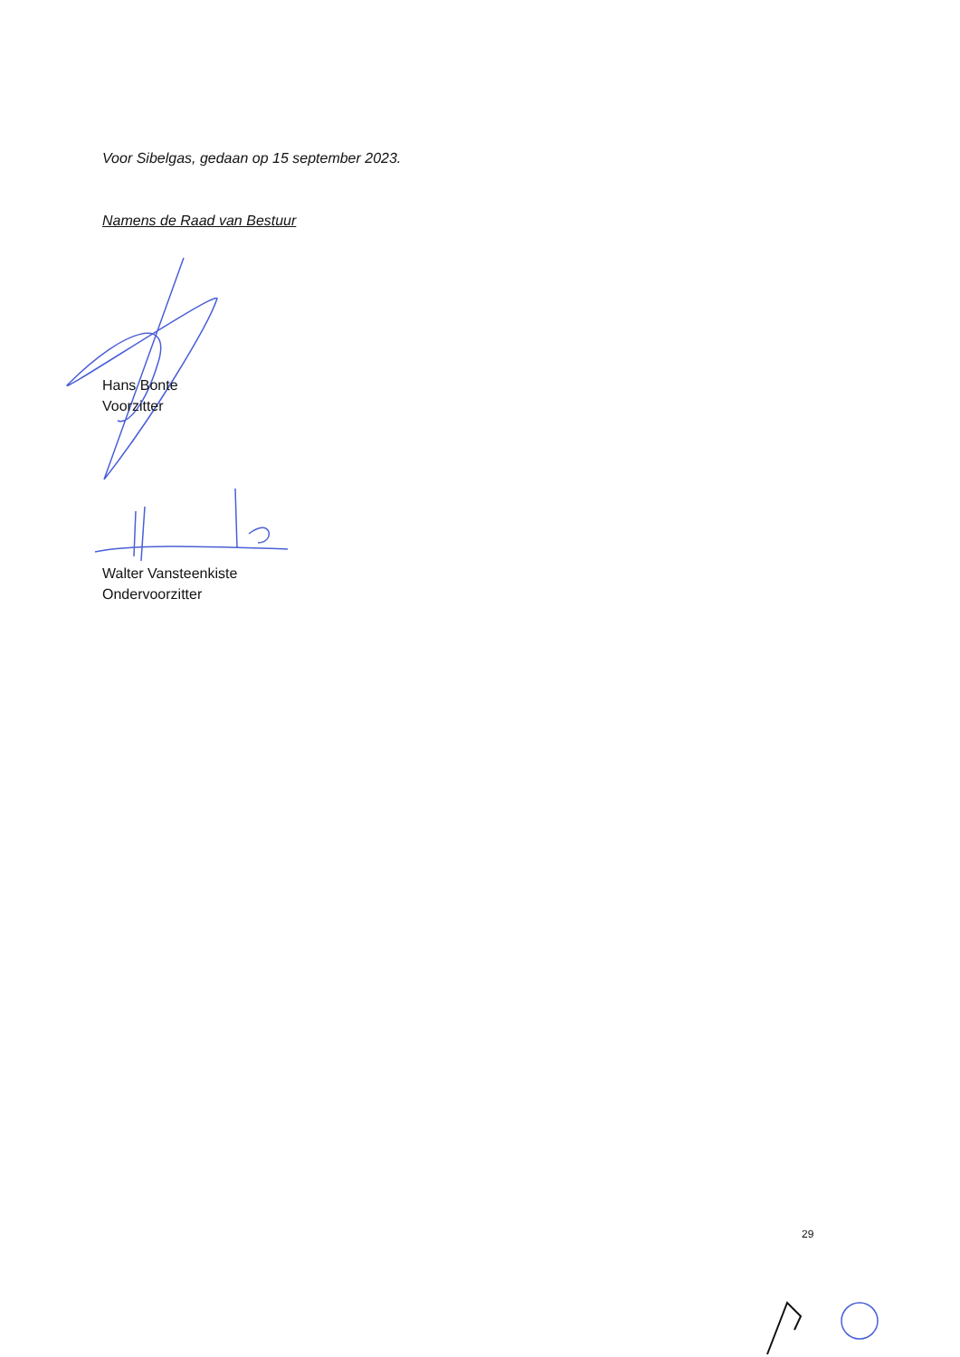Voor Sibelgas, gedaan op 15 september 2023.
Namens de Raad van Bestuur
Hans Bonte
Voorzitter
Walter Vansteenkiste
Ondervoorzitter
29